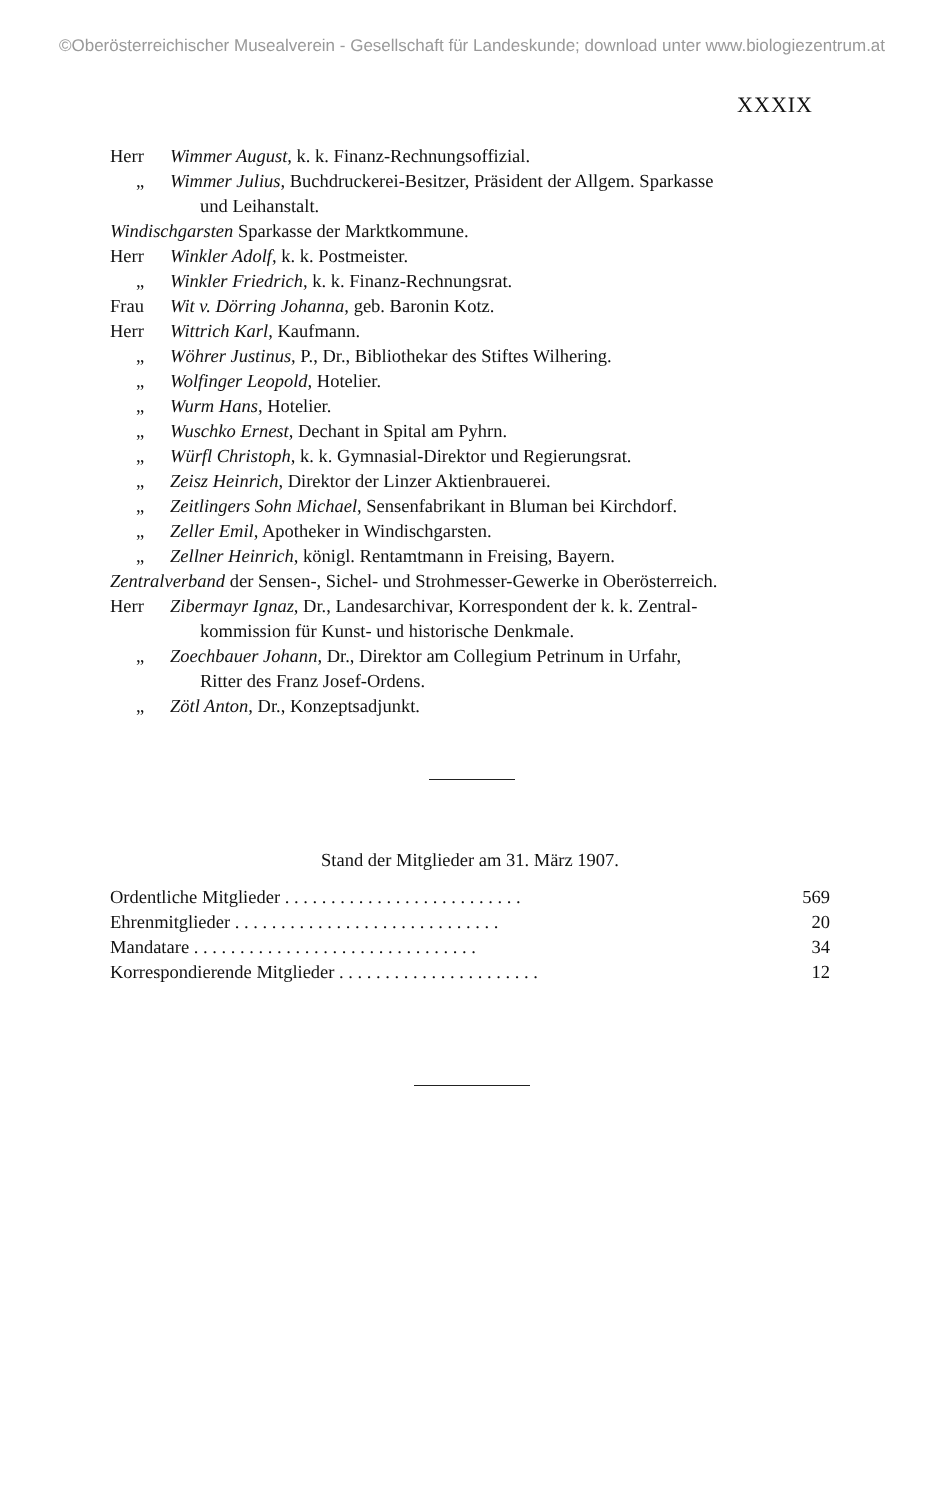©Oberösterreichischer Musealverein - Gesellschaft für Landeskunde; download unter www.biologiezentrum.at
XXXIX
Herr Wimmer August, k. k. Finanz-Rechnungsoffizial.
„ Wimmer Julius, Buchdruckerei-Besitzer, Präsident der Allgem. Sparkasse
und Leihanstalt.
Windischgarsten Sparkasse der Marktkommune.
Herr Winkler Adolf, k. k. Postmeister.
„ Winkler Friedrich, k. k. Finanz-Rechnungsrat.
Frau Wit v. Dörring Johanna, geb. Baronin Kotz.
Herr Wittrich Karl, Kaufmann.
„ Wöhrer Justinus, P., Dr., Bibliothekar des Stiftes Wilhering.
„ Wolfinger Leopold, Hotelier.
„ Wurm Hans, Hotelier.
„ Wuschko Ernest, Dechant in Spital am Pyhrn.
„ Würfl Christoph, k. k. Gymnasial-Direktor und Regierungsrat.
„ Zeisz Heinrich, Direktor der Linzer Aktienbrauerei.
„ Zeitlingers Sohn Michael, Sensenfabrikant in Bluman bei Kirchdorf.
„ Zeller Emil, Apotheker in Windischgarsten.
„ Zellner Heinrich, königl. Rentamtmann in Freising, Bayern.
Zentralverband der Sensen-, Sichel- und Strohmesser-Gewerke in Oberösterreich.
Herr Zibermayr Ignaz, Dr., Landesarchivar, Korrespondent der k. k. Zentral-
kommission für Kunst- und historische Denkmale.
„ Zoechbauer Johann, Dr., Direktor am Collegium Petrinum in Urfahr,
Ritter des Franz Josef-Ordens.
„ Zötl Anton, Dr., Konzeptsadjunkt.
Stand der Mitglieder am 31. März 1907.
| Ordentliche Mitglieder . . . . . . . . . . . . . . . . . . . . . . . . . . | 569 |
| Ehrenmitglieder . . . . . . . . . . . . . . . . . . . . . . . . . . . . . | 20 |
| Mandatare . . . . . . . . . . . . . . . . . . . . . . . . . . . . . . . | 34 |
| Korrespondierende Mitglieder . . . . . . . . . . . . . . . . . . . . . . | 12 |